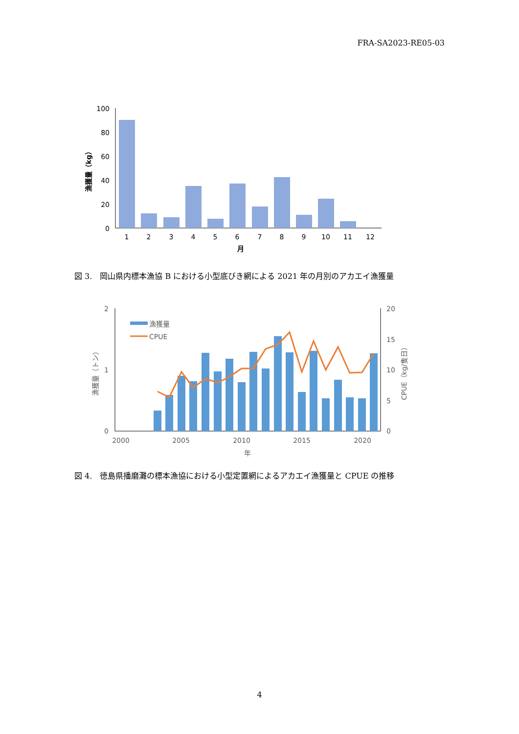FRA-SA2023-RE05-03
100
80
60
40
20
0
1
2
3
4
5
6
7
8
9
10
11
12
月
漁獲量（kg）
図 3.　岡山県内標本漁協 B における小型底びき網による 2021 年の月別のアカエイ漁獲量
2
1
0
20
15
10
5
0
漁獲量
CPUE
2000
2005
2010
2015
2020
年
漁獲量（トン）
CPUE（kg/隻日）
図 4.　徳島県播磨灘の標本漁協における小型定置網によるアカエイ漁獲量と CPUE の推移
4